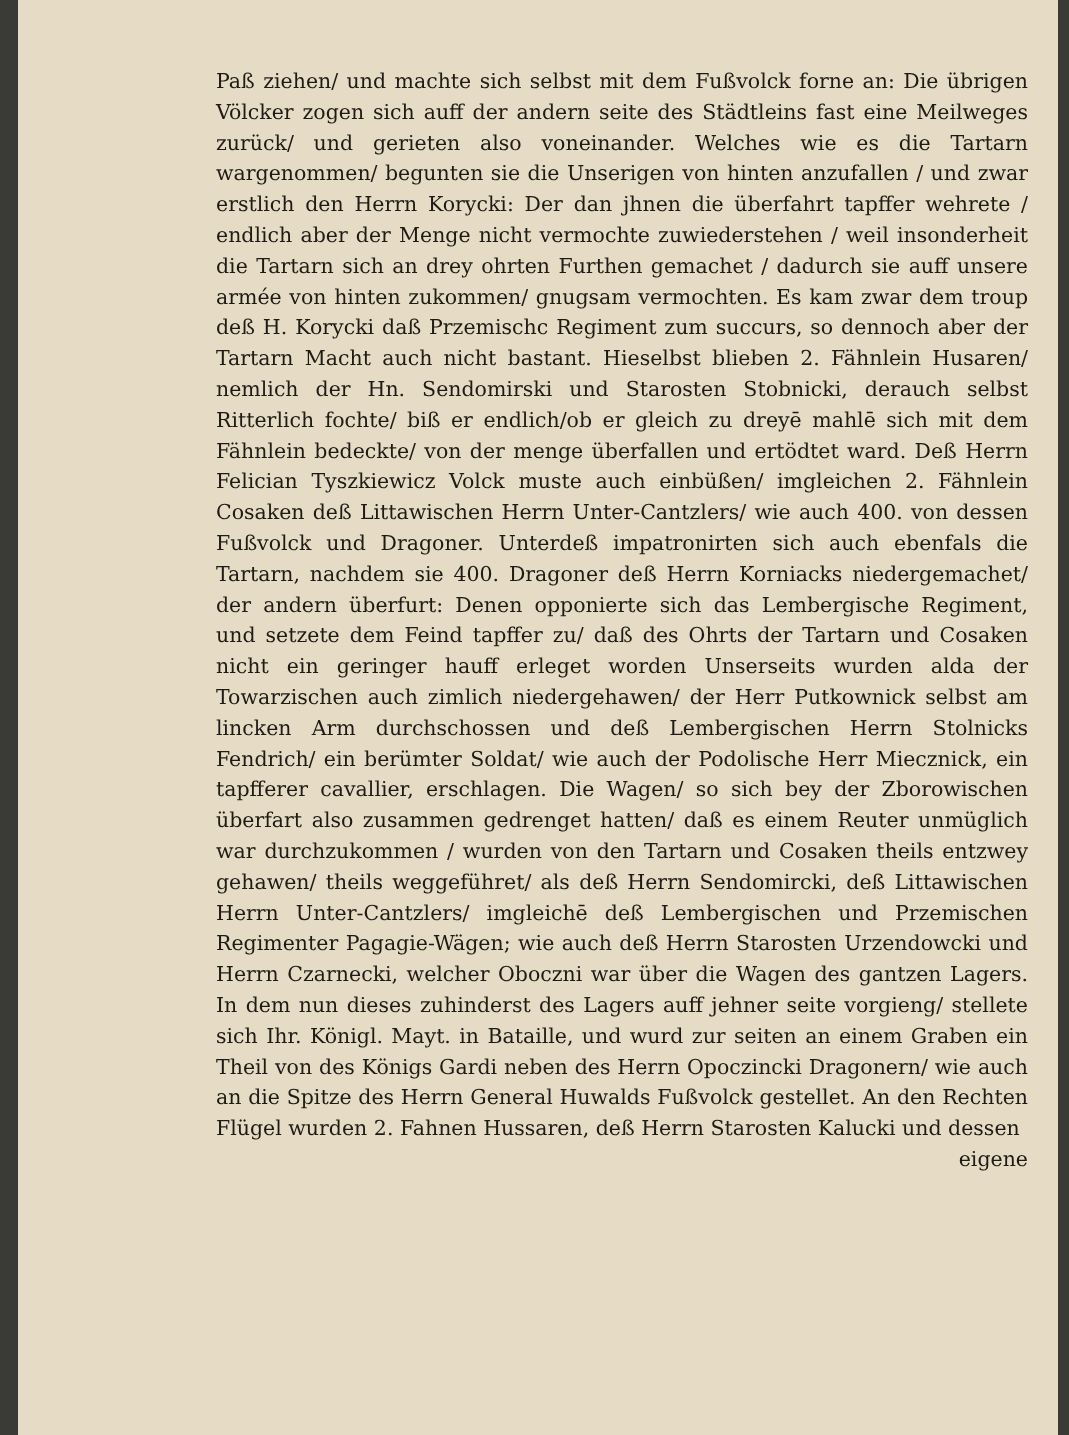Paß ziehen/ und machte sich selbst mit dem Fußvolck forne an: Die übrigen Völcker zogen sich auff der andern seite des Städtleins fast eine Meilweges zurück/ und gerieten also voneinander. Welches wie es die Tartarn wargenommen/ begunten sie die Unserigen von hinten anzufallen / und zwar erstlich den Herrn Korycki: Der dan jhnen die überfahrt tapffer wehrete / endlich aber der Menge nicht vermochte zuwiederstehen / weil insonderheit die Tartarn sich an drey ohrten Furthen gemachet / dadurch sie auff unsere armée von hinten zukommen/ gnugsam vermochten. Es kam zwar dem troup deß H. Korycki daß Przemischc Regiment zum succurs, so dennoch aber der Tartarn Macht auch nicht bastant. Hieselbst blieben 2. Fähnlein Husaren/ nemlich der Hn. Sendomirski und Starosten Stobnicki, derauch selbst Ritterlich fochte/ biß er endlich/ob er gleich zu dreyē mahlē sich mit dem Fähnlein bedeckte/ von der menge überfallen und ertödtet ward. Deß Herrn Felician Tyszkiewicz Volck muste auch einbüßen/ imgleichen 2. Fähnlein Cosaken deß Littawischen Herrn Unter-Cantzlers/ wie auch 400. von dessen Fußvolck und Dragoner. Unterdeß impatronirten sich auch ebenfals die Tartarn, nachdem sie 400. Dragoner deß Herrn Korniacks niedergemachet/ der andern überfurt: Denen opponierte sich das Lembergische Regiment, und setzete dem Feind tapffer zu/ daß des Ohrts der Tartarn und Cosaken nicht ein geringer hauff erleget worden Unserseits wurden alda der Towarzischen auch zimlich niedergehawen/ der Herr Putkownick selbst am lincken Arm durchschossen und deß Lembergischen Herrn Stolnicks Fendrich/ ein berümter Soldat/ wie auch der Podolische Herr Miecznick, ein tapfferer cavallier, erschlagen. Die Wagen/ so sich bey der Zborowischen überfart also zusammen gedrenget hatten/ daß es einem Reuter unmüglich war durchzukommen / wurden von den Tartarn und Cosaken theils entzwey gehawen/ theils weggeführet/ als deß Herrn Sendomircki, deß Littawischen Herrn Unter-Cantzlers/ imgleichē deß Lembergischen und Przemischen Regimenter Pagagie-Wägen; wie auch deß Herrn Starosten Urzendowcki und Herrn Czarnecki, welcher Oboczni war über die Wagen des gantzen Lagers. In dem nun dieses zuhinderst des Lagers auff jehner seite vorgieng/ stellete sich Ihr. Königl. Mayt. in Bataille, und wurd zur seiten an einem Graben ein Theil von des Königs Gardi neben des Herrn Opoczincki Dragonern/ wie auch an die Spitze des Herrn General Huwalds Fußvolck gestellet. An den Rechten Flügel wurden 2. Fahnen Hussaren, deß Herrn Starosten Kalucki und dessen
eigene